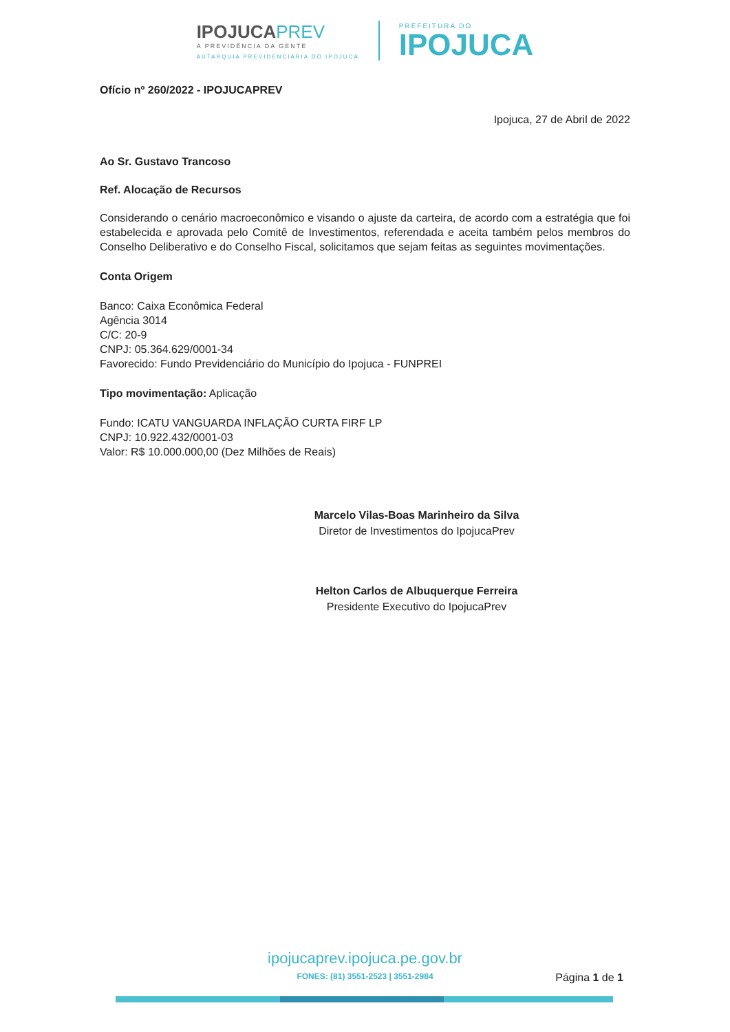IPOJUCAPREV
A PREVIDÊNCIA DA GENTE
AUTARQUIA PREVIDENCIÁRIA DO IPOJUCA
PREFEITURA DO
IPOJUCA
Ofício nº 260/2022 - IPOJUCAPREV
Ipojuca, 27 de Abril de 2022
Ao Sr. Gustavo Trancoso
Ref. Alocação de Recursos
Considerando o cenário macroeconômico e visando o ajuste da carteira, de acordo com a estratégia que foi estabelecida e aprovada pelo Comitê de Investimentos, referendada e aceita também pelos membros do Conselho Deliberativo e do Conselho Fiscal, solicitamos que sejam feitas as seguintes movimentações.
Conta Origem
Banco: Caixa Econômica Federal
Agência 3014
C/C: 20-9
CNPJ: 05.364.629/0001-34
Favorecido: Fundo Previdenciário do Município do Ipojuca - FUNPREI
Tipo movimentação: Aplicação
Fundo: ICATU VANGUARDA INFLAÇÃO CURTA FIRF LP
CNPJ: 10.922.432/0001-03
Valor: R$ 10.000.000,00 (Dez Milhões de Reais)
Marcelo Vilas-Boas Marinheiro da Silva
Diretor de Investimentos do IpojucaPrev
Helton Carlos de Albuquerque Ferreira
Presidente Executivo do IpojucaPrev
ipojucaprev.ipojuca.pe.gov.br
FONES: (81) 3551-2523 | 3551-2984
Página 1 de 1